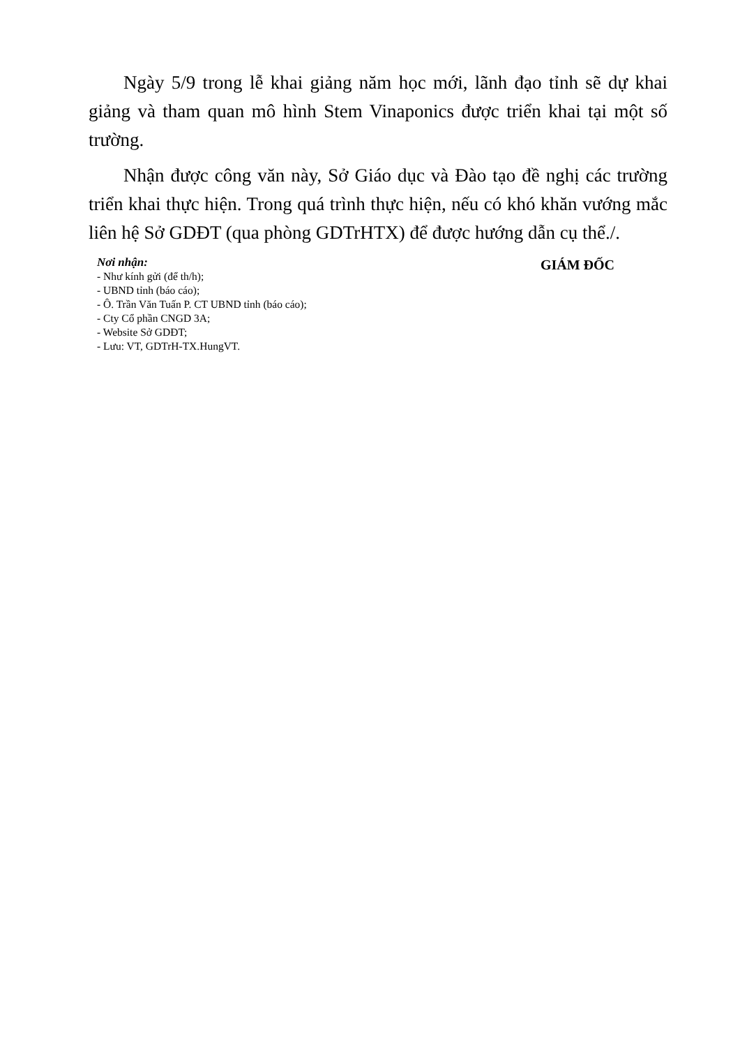Ngày 5/9 trong lễ khai giảng năm học mới, lãnh đạo tỉnh sẽ dự khai giảng và tham quan mô hình Stem Vinaponics được triển khai tại một số trường.
Nhận được công văn này, Sở Giáo dục và Đào tạo đề nghị các trường triển khai thực hiện. Trong quá trình thực hiện, nếu có khó khăn vướng mắc liên hệ Sở GDĐT (qua phòng GDTrHTX) để được hướng dẫn cụ thể./.
Nơi nhận:
- Như kính gửi (để th/h);
- UBND tỉnh (báo cáo);
- Ô. Trần Văn Tuấn P. CT UBND tỉnh (báo cáo);
- Cty Cổ phần CNGD 3A;
- Website Sở GDĐT;
- Lưu: VT, GDTrH-TX.HungVT.
GIÁM ĐỐC